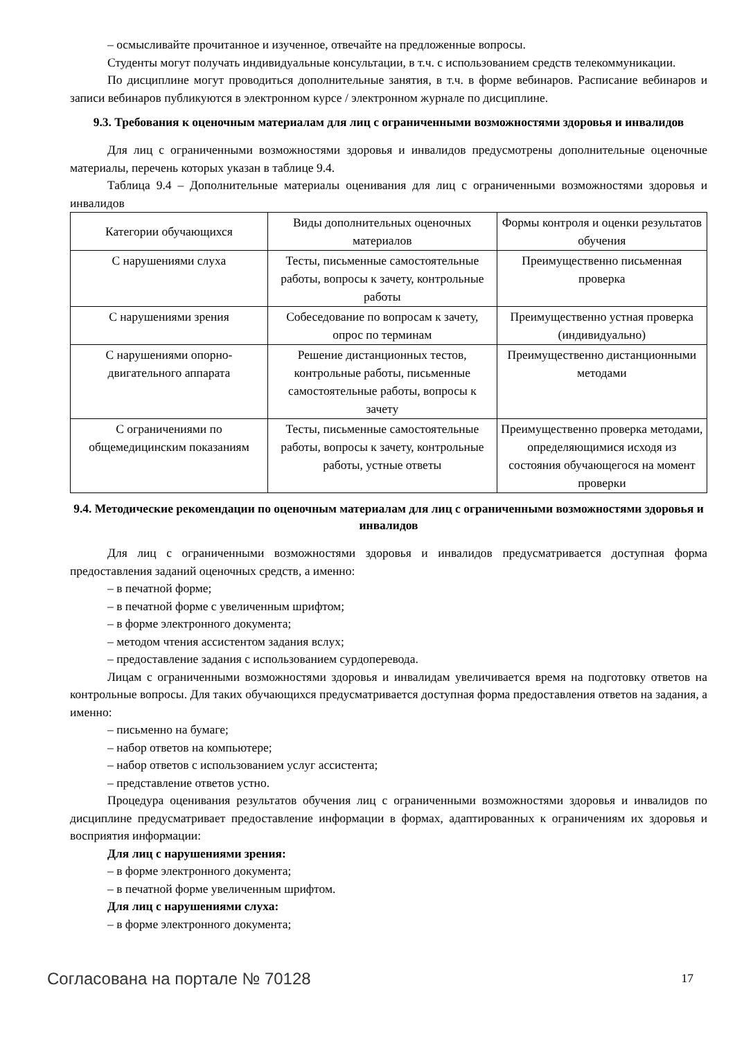– осмысливайте прочитанное и изученное, отвечайте на предложенные вопросы.
Студенты могут получать индивидуальные консультации, в т.ч. с использованием средств телекоммуникации.
По дисциплине могут проводиться дополнительные занятия, в т.ч. в форме вебинаров. Расписание вебинаров и записи вебинаров публикуются в электронном курсе / электронном журнале по дисциплине.
9.3. Требования к оценочным материалам для лиц с ограниченными возможностями здоровья и инвалидов
Для лиц с ограниченными возможностями здоровья и инвалидов предусмотрены дополнительные оценочные материалы, перечень которых указан в таблице 9.4.
Таблица 9.4 – Дополнительные материалы оценивания для лиц с ограниченными возможностями здоровья и инвалидов
| Категории обучающихся | Виды дополнительных оценочных материалов | Формы контроля и оценки результатов обучения |
| С нарушениями слуха | Тесты, письменные самостоятельные работы, вопросы к зачету, контрольные работы | Преимущественно письменная проверка |
| С нарушениями зрения | Собеседование по вопросам к зачету, опрос по терминам | Преимущественно устная проверка (индивидуально) |
| С нарушениями опорно-двигательного аппарата | Решение дистанционных тестов, контрольные работы, письменные самостоятельные работы, вопросы к зачету | Преимущественно дистанционными методами |
| С ограничениями по общемедицинским показаниям | Тесты, письменные самостоятельные работы, вопросы к зачету, контрольные работы, устные ответы | Преимущественно проверка методами, определяющимися исходя из состояния обучающегося на момент проверки |
9.4. Методические рекомендации по оценочным материалам для лиц с ограниченными возможностями здоровья и инвалидов
Для лиц с ограниченными возможностями здоровья и инвалидов предусматривается доступная форма предоставления заданий оценочных средств, а именно:
– в печатной форме;
– в печатной форме с увеличенным шрифтом;
– в форме электронного документа;
– методом чтения ассистентом задания вслух;
– предоставление задания с использованием сурдоперевода.
Лицам с ограниченными возможностями здоровья и инвалидам увеличивается время на подготовку ответов на контрольные вопросы. Для таких обучающихся предусматривается доступная форма предоставления ответов на задания, а именно:
– письменно на бумаге;
– набор ответов на компьютере;
– набор ответов с использованием услуг ассистента;
– представление ответов устно.
Процедура оценивания результатов обучения лиц с ограниченными возможностями здоровья и инвалидов по дисциплине предусматривает предоставление информации в формах, адаптированных к ограничениям их здоровья и восприятия информации:
Для лиц с нарушениями зрения:
– в форме электронного документа;
– в печатной форме увеличенным шрифтом.
Для лиц с нарушениями слуха:
– в форме электронного документа;
Согласована на портале № 70128 17